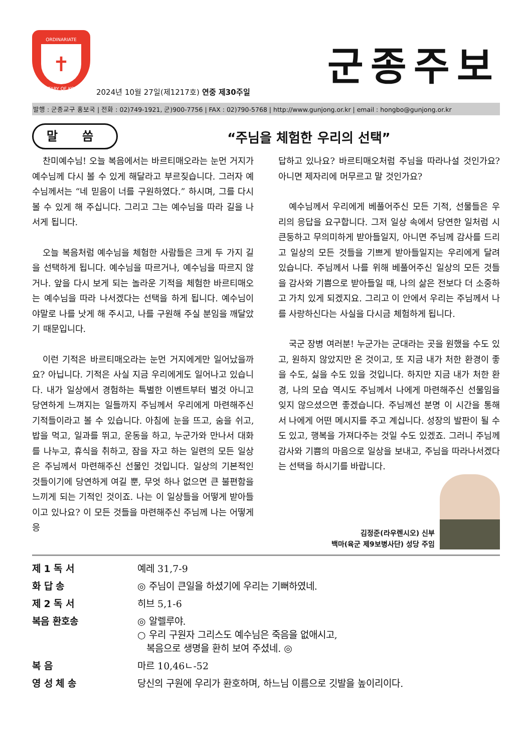ORDINARIATE
✝
MILITARY OF KOREA
군종주보
2024년 10월 27일(제1217호) 연중 제30주일
발행 : 군종교구 홍보국 | 전화 : 02)749-1921, 군)900-7756 | FAX : 02)790-5768 | http://www.gunjong.or.kr | email : hongbo@gunjong.or.kr
말 씀
“주님을 체험한 우리의 선택”
찬미예수님! 오늘 복음에서는 바르티매오라는 눈먼 거지가 예수님께 다시 볼 수 있게 해달라고 부르짖습니다. 그러자 예수님께서는 “네 믿음이 너를 구원하였다.” 하시며, 그를 다시 볼 수 있게 해 주십니다. 그리고 그는 예수님을 따라 길을 나서게 됩니다.
오늘 복음처럼 예수님을 체험한 사람들은 크게 두 가지 길을 선택하게 됩니다. 예수님을 따르거나, 예수님을 따르지 않거나. 앞을 다시 보게 되는 놀라운 기적을 체험한 바르티매오는 예수님을 따라 나서겠다는 선택을 하게 됩니다. 예수님이야말로 나를 낫게 해 주시고, 나를 구원해 주실 분임을 깨달았기 때문입니다.
이런 기적은 바르티매오라는 눈먼 거지에게만 일어났을까요? 아닙니다. 기적은 사실 지금 우리에게도 일어나고 있습니다. 내가 일상에서 경험하는 특별한 이벤트부터 별것 아니고 당연하게 느껴지는 일들까지 주님께서 우리에게 마련해주신 기적들이라고 볼 수 있습니다. 아침에 눈을 뜨고, 숨을 쉬고, 밥을 먹고, 일과를 뛰고, 운동을 하고, 누군가와 만나서 대화를 나누고, 휴식을 취하고, 잠을 자고 하는 일련의 모든 일상은 주님께서 마련해주신 선물인 것입니다. 일상의 기본적인 것들이기에 당연하게 여길 뿐, 무엇 하나 없으면 큰 불편함을 느끼게 되는 기적인 것이죠. 나는 이 일상들을 어떻게 받아들이고 있나요? 이 모든 것들을 마련해주신 주님께 나는 어떻게 응
답하고 있나요? 바르티매오처럼 주님을 따라나설 것인가요? 아니면 제자리에 머무르고 말 것인가요?
예수님께서 우리에게 베풀어주신 모든 기적, 선물들은 우리의 응답을 요구합니다. 그저 일상 속에서 당연한 일처럼 시큰둥하고 무의미하게 받아들일지, 아니면 주님께 감사를 드리고 일상의 모든 것들을 기쁘게 받아들일지는 우리에게 달려 있습니다. 주님께서 나를 위해 베풀어주신 일상의 모든 것들을 감사와 기쁨으로 받아들일 때, 나의 삶은 전보다 더 소중하고 가치 있게 되겠지요. 그리고 이 안에서 우리는 주님께서 나를 사랑하신다는 사실을 다시금 체험하게 됩니다.
국군 장병 여러분! 누군가는 군대라는 곳을 원했을 수도 있고, 원하지 않았지만 온 것이고, 또 지금 내가 처한 환경이 좋을 수도, 싫을 수도 있을 것입니다. 하지만 지금 내가 처한 환경, 나의 모습 역시도 주님께서 나에게 마련해주신 선물임을 잊지 않으셨으면 좋겠습니다. 주님께선 분명 이 시간을 통해서 나에게 어떤 메시지를 주고 계십니다. 성장의 발판이 될 수도 있고, 행복을 가져다주는 것일 수도 있겠죠. 그러니 주님께 감사와 기쁨의 마음으로 일상을 보내고, 주님을 따라나서겠다는 선택을 하시기를 바랍니다.
김정준(라우렌시오) 신부
백마(육군 제9보병사단) 성당 주임
| 제 1 독 서 | 예레 31,7-9 |
| 화 답 송 | ◎ 주님이 큰일을 하셨기에 우리는 기뻐하였네. |
| 제 2 독 서 | 히브 5,1-6 |
| 복음 환호송 | ◎ 알렐루야. ○ 우리 구원자 그리스도 예수님은 죽음을 없애시고, 복음으로 생명을 환히 보여 주셨네. ◎ |
| 복 음 | 마르 10,46ㄴ-52 |
| 영 성 체 송 | 당신의 구원에 우리가 환호하며, 하느님 이름으로 깃발을 높이리이다. |